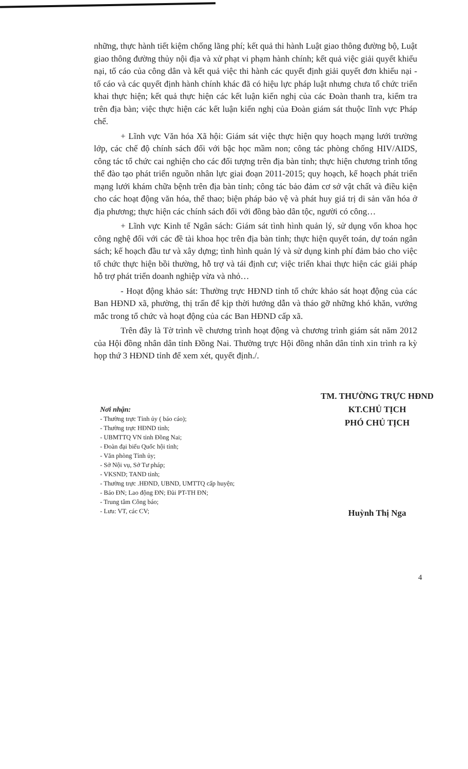những, thực hành tiết kiệm chống lãng phí; kết quả thi hành Luật giao thông đường bộ, Luật giao thông đường thủy nội địa và xử phạt vi phạm hành chính; kết quả việc giải quyết khiếu nại, tố cáo của công dân và kết quả việc thi hành các quyết định giải quyết đơn khiếu nại - tố cáo và các quyết định hành chính khác đã có hiệu lực pháp luật nhưng chưa tổ chức triển khai thực hiện; kết quả thực hiện các kết luận kiến nghị của các Đoàn thanh tra, kiểm tra trên địa bàn; việc thực hiện các kết luận kiến nghị của Đoàn giám sát thuộc lĩnh vực Pháp chế.
+ Lĩnh vực Văn hóa Xã hội: Giám sát việc thực hiện quy hoạch mạng lưới trường lớp, các chế độ chính sách đối với bậc học mầm non; công tác phòng chống HIV/AIDS, công tác tổ chức cai nghiện cho các đối tượng trên địa bàn tỉnh; thực hiện chương trình tổng thể đào tạo phát triển nguồn nhân lực giai đoạn 2011-2015; quy hoạch, kế hoạch phát triển mạng lưới khám chữa bệnh trên địa bàn tỉnh; công tác bảo đảm cơ sở vật chất và điều kiện cho các hoạt động văn hóa, thể thao; biện pháp bảo vệ và phát huy giá trị di sản văn hóa ở địa phương; thực hiện các chính sách đối với đồng bào dân tộc, người có công…
+ Lĩnh vực Kinh tế Ngân sách: Giám sát tình hình quản lý, sử dụng vốn khoa học công nghệ đối với các đề tài khoa học trên địa bàn tỉnh; thực hiện quyết toán, dự toán ngân sách; kế hoạch đầu tư và xây dựng; tình hình quản lý và sử dụng kinh phí đảm bảo cho việc tổ chức thực hiện bồi thường, hỗ trợ và tái định cư; việc triển khai thực hiện các giải pháp hỗ trợ phát triển doanh nghiệp vừa và nhỏ…
- Hoạt động khảo sát: Thường trực HĐND tỉnh tổ chức khảo sát hoạt động của các Ban HĐND xã, phường, thị trấn để kịp thời hướng dẫn và tháo gỡ những khó khăn, vướng mắc trong tổ chức và hoạt động của các Ban HĐND cấp xã.
Trên đây là Tờ trình về chương trình hoạt động và chương trình giám sát năm 2012 của Hội đồng nhân dân tỉnh Đồng Nai. Thường trực Hội đồng nhân dân tỉnh xin trình ra kỳ họp thứ 3 HĐND tỉnh để xem xét, quyết định./.
Nơi nhận:
- Thường trực Tỉnh ủy ( báo cáo);
- Thường trực HĐND tỉnh;
- UBMTTQ VN tỉnh Đồng Nai;
- Đoàn đại biểu Quốc hội tỉnh;
- Văn phòng Tỉnh ủy;
- Sở Nội vụ, Sở Tư pháp;
- VKSND; TAND tỉnh;
- Thường trực .HĐND, UBND, UMTTQ cấp huyện;
- Báo ĐN; Lao động ĐN; Đài PT-TH ĐN;
- Trung tâm Công báo;
- Lưu: VT, các CV;
TM. THƯỜNG TRỰC HĐND
KT.CHỦ TỊCH
PHÓ CHỦ TỊCH
Huỳnh Thị Nga
4